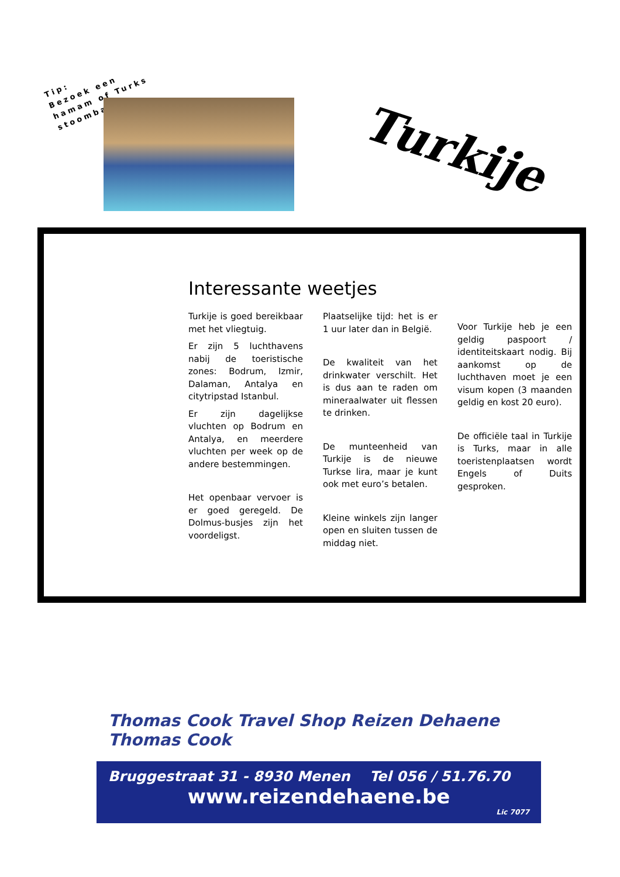Tip:
Bezoek een
hamam of Turks
stoombad
Turkije
Interessante weetjes
Turkije is goed bereikbaar met het vliegtuig.
Er zijn 5 luchthavens nabij de toeristische zones: Bodrum, Izmir, Dalaman, Antalya en citytripstad Istanbul.
Er zijn dagelijkse vluchten op Bodrum en Antalya, en meerdere vluchten per week op de andere bestemmingen.
Het openbaar vervoer is er goed geregeld. De Dolmus-busjes zijn het voordeligst.
Plaatselijke tijd: het is er 1 uur later dan in België.
De kwaliteit van het drinkwater verschilt. Het is dus aan te raden om mineraalwater uit flessen te drinken.
De munteenheid van Turkije is de nieuwe Turkse lira, maar je kunt ook met euro’s betalen.
Kleine winkels zijn langer open en sluiten tussen de middag niet.
Voor Turkije heb je een geldig paspoort / identiteitskaart nodig. Bij aankomst op de luchthaven moet je een visum kopen (3 maanden geldig en kost 20 euro).
De officiële taal in Turkije is Turks, maar in alle toeristenplaatsen wordt Engels of Duits gesproken.
Thomas Cook Travel Shop Reizen Dehaene Thomas Cook
Bruggestraat 31 - 8930 Menen Tel 056 / 51.76.70
www.reizendehaene.be
Lic 7077